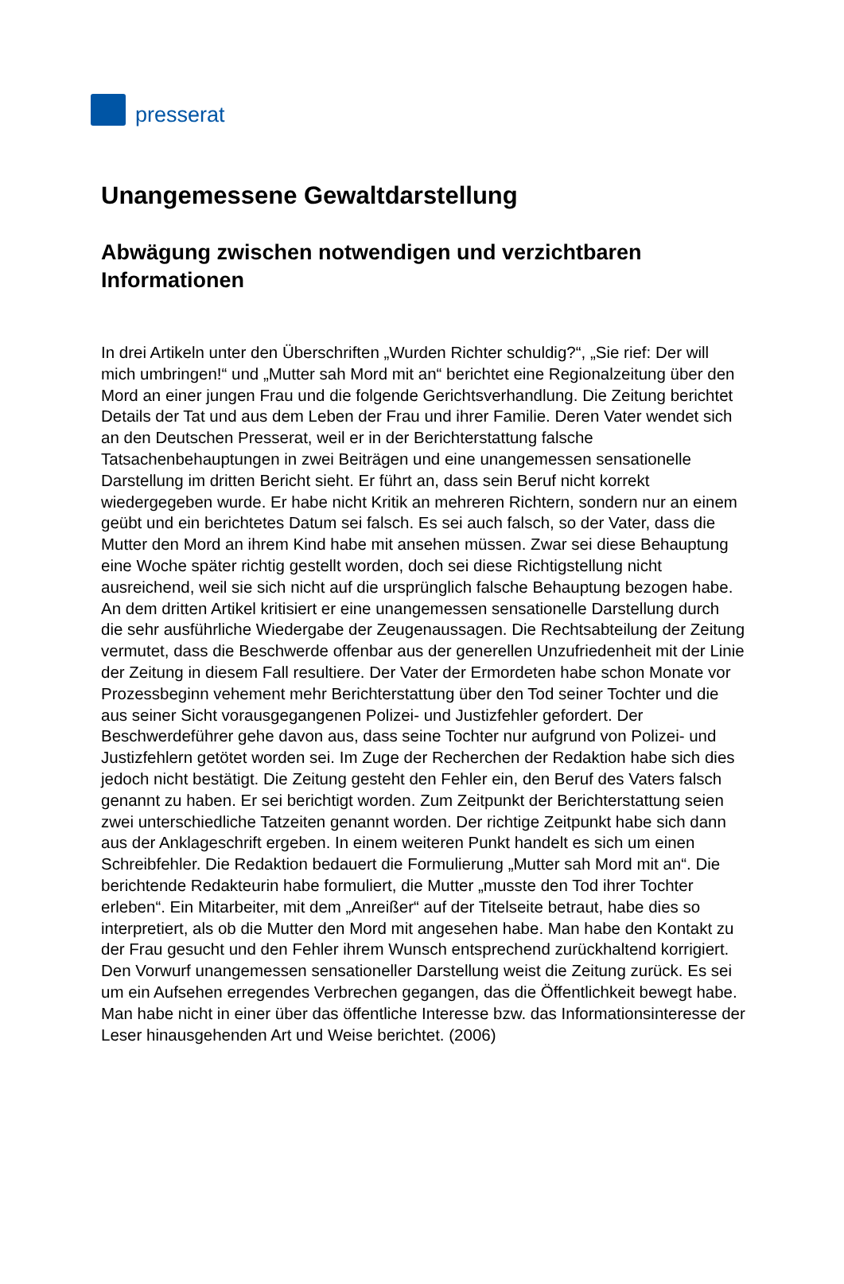presserat
Unangemessene Gewaltdarstellung
Abwägung zwischen notwendigen und verzichtbaren Informationen
In drei Artikeln unter den Überschriften „Wurden Richter schuldig?“, „Sie rief: Der will mich umbringen!“ und „Mutter sah Mord mit an“ berichtet eine Regionalzeitung über den Mord an einer jungen Frau und die folgende Gerichtsverhandlung. Die Zeitung berichtet Details der Tat und aus dem Leben der Frau und ihrer Familie. Deren Vater wendet sich an den Deutschen Presserat, weil er in der Berichterstattung falsche Tatsachenbehauptungen in zwei Beiträgen und eine unangemessen sensationelle Darstellung im dritten Bericht sieht. Er führt an, dass sein Beruf nicht korrekt wiedergegeben wurde. Er habe nicht Kritik an mehreren Richtern, sondern nur an einem geübt und ein berichtetes Datum sei falsch. Es sei auch falsch, so der Vater, dass die Mutter den Mord an ihrem Kind habe mit ansehen müssen. Zwar sei diese Behauptung eine Woche später richtig gestellt worden, doch sei diese Richtigstellung nicht ausreichend, weil sie sich nicht auf die ursprünglich falsche Behauptung bezogen habe. An dem dritten Artikel kritisiert er eine unangemessen sensationelle Darstellung durch die sehr ausführliche Wiedergabe der Zeugenaussagen. Die Rechtsabteilung der Zeitung vermutet, dass die Beschwerde offenbar aus der generellen Unzufriedenheit mit der Linie der Zeitung in diesem Fall resultiere. Der Vater der Ermordeten habe schon Monate vor Prozessbeginn vehement mehr Berichterstattung über den Tod seiner Tochter und die aus seiner Sicht vorausgegangenen Polizei- und Justizfehler gefordert. Der Beschwerdeführer gehe davon aus, dass seine Tochter nur aufgrund von Polizei- und Justizfehlern getötet worden sei. Im Zuge der Recherchen der Redaktion habe sich dies jedoch nicht bestätigt. Die Zeitung gesteht den Fehler ein, den Beruf des Vaters falsch genannt zu haben. Er sei berichtigt worden. Zum Zeitpunkt der Berichterstattung seien zwei unterschiedliche Tatzeiten genannt worden. Der richtige Zeitpunkt habe sich dann aus der Anklageschrift ergeben. In einem weiteren Punkt handelt es sich um einen Schreibfehler. Die Redaktion bedauert die Formulierung „Mutter sah Mord mit an“. Die berichtende Redakteurin habe formuliert, die Mutter „musste den Tod ihrer Tochter erleben“. Ein Mitarbeiter, mit dem „Anreißer“ auf der Titelseite betraut, habe dies so interpretiert, als ob die Mutter den Mord mit angesehen habe. Man habe den Kontakt zu der Frau gesucht und den Fehler ihrem Wunsch entsprechend zurückhaltend korrigiert. Den Vorwurf unangemessen sensationeller Darstellung weist die Zeitung zurück. Es sei um ein Aufsehen erregendes Verbrechen gegangen, das die Öffentlichkeit bewegt habe. Man habe nicht in einer über das öffentliche Interesse bzw. das Informationsinteresse der Leser hinausgehenden Art und Weise berichtet. (2006)